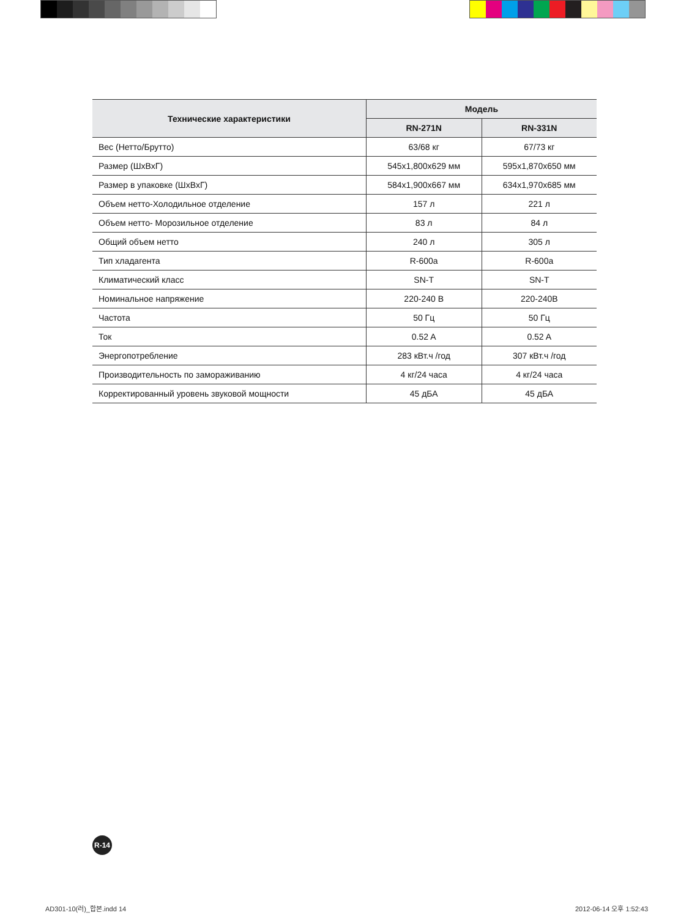| Технические характеристики | Модель | |
| --- | --- | --- |
| | RN-271N | RN-331N |
| Вес (Нетто/Брутто) | 63/68 кг | 67/73 кг |
| Размер (ШxВxГ) | 545x1,800x629 мм | 595x1,870x650 мм |
| Размер в упаковке (ШxВxГ) | 584x1,900x667 мм | 634x1,970x685 мм |
| Объем нетто-Холодильное отделение | 157 л | 221 л |
| Объем нетто- Морозильное отделение | 83 л | 84 л |
| Общий объем нетто | 240 л | 305 л |
| Тип хладагента | R-600a | R-600a |
| Климатический класс | SN-T | SN-T |
| Номинальное напряжение | 220-240 В | 220-240В |
| Частота | 50 Гц | 50 Гц |
| Ток | 0.52 A | 0.52 A |
| Энергопотребление | 283 кВт.ч /год | 307 кВт.ч /год |
| Производительность по замораживанию | 4 кг/24 часа | 4 кг/24 часа |
| Корректированный уровень звуковой мощности | 45 дБА | 45 дБА |
R-14
AD301-10(러)_합본.indd 14 2012-06-14 오후 1:52:43